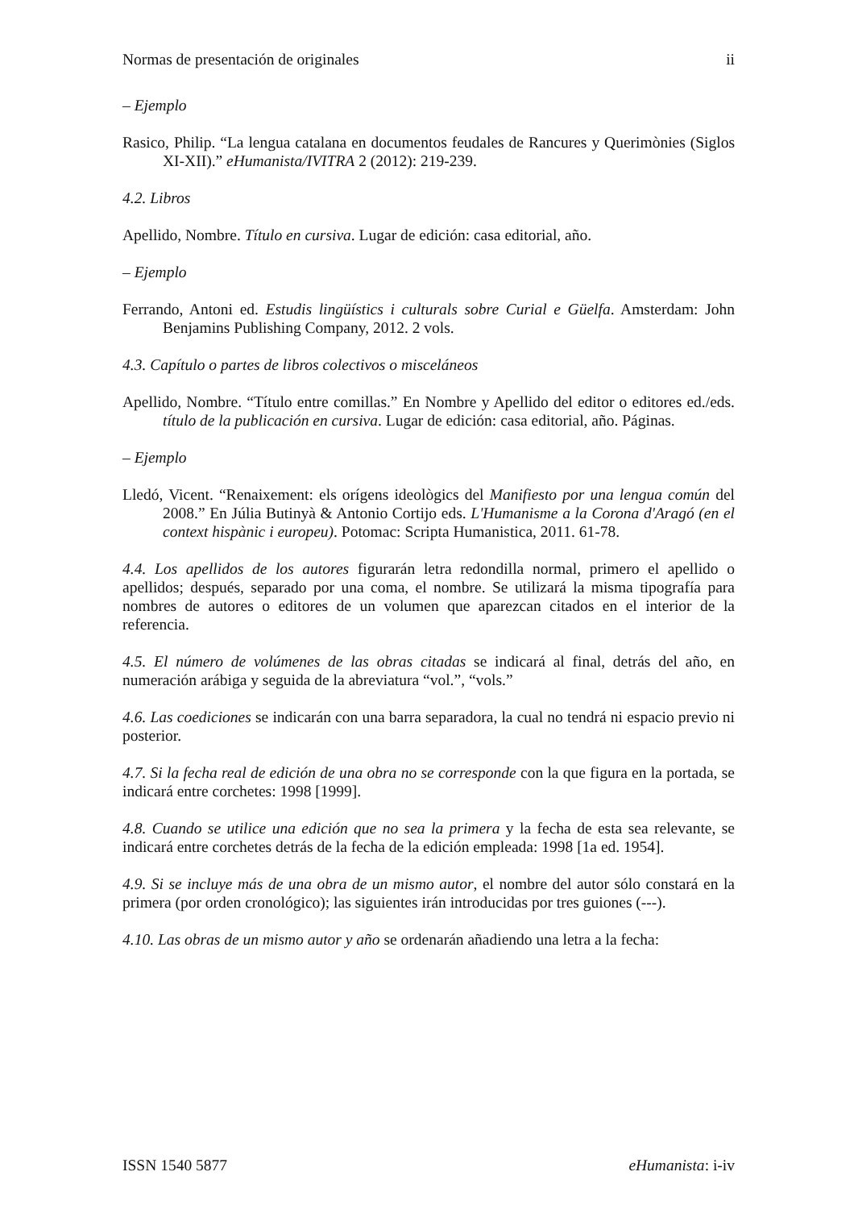Normas de presentación de originales ii
– Ejemplo
Rasico, Philip. “La lengua catalana en documentos feudales de Rancures y Querimònies (Siglos XI-XII).” eHumanista/IVITRA 2 (2012): 219-239.
4.2. Libros
Apellido, Nombre. Título en cursiva. Lugar de edición: casa editorial, año.
– Ejemplo
Ferrando, Antoni ed. Estudis lingüístics i culturals sobre Curial e Güelfa. Amsterdam: John Benjamins Publishing Company, 2012. 2 vols.
4.3. Capítulo o partes de libros colectivos o misceláneos
Apellido, Nombre. “Título entre comillas.” En Nombre y Apellido del editor o editores ed./eds. título de la publicación en cursiva. Lugar de edición: casa editorial, año. Páginas.
– Ejemplo
Lledó, Vicent. “Renaixement: els orígens ideològics del Manifiesto por una lengua común del 2008.” En Júlia Butinyà & Antonio Cortijo eds. L'Humanisme a la Corona d'Aragó (en el context hispànic i europeu). Potomac: Scripta Humanistica, 2011. 61-78.
4.4. Los apellidos de los autores figurarán letra redondilla normal, primero el apellido o apellidos; después, separado por una coma, el nombre. Se utilizará la misma tipografía para nombres de autores o editores de un volumen que aparezcan citados en el interior de la referencia.
4.5. El número de volúmenes de las obras citadas se indicará al final, detrás del año, en numeración arábiga y seguida de la abreviatura “vol.”, “vols.”
4.6. Las coediciones se indicarán con una barra separadora, la cual no tendrá ni espacio previo ni posterior.
4.7. Si la fecha real de edición de una obra no se corresponde con la que figura en la portada, se indicará entre corchetes: 1998 [1999].
4.8. Cuando se utilice una edición que no sea la primera y la fecha de esta sea relevante, se indicará entre corchetes detrás de la fecha de la edición empleada: 1998 [1a ed. 1954].
4.9. Si se incluye más de una obra de un mismo autor, el nombre del autor sólo constará en la primera (por orden cronológico); las siguientes irán introducidas por tres guiones (---).
4.10. Las obras de un mismo autor y año se ordenarán añadiendo una letra a la fecha:
ISSN 1540 5877 eHumanista: i-iv